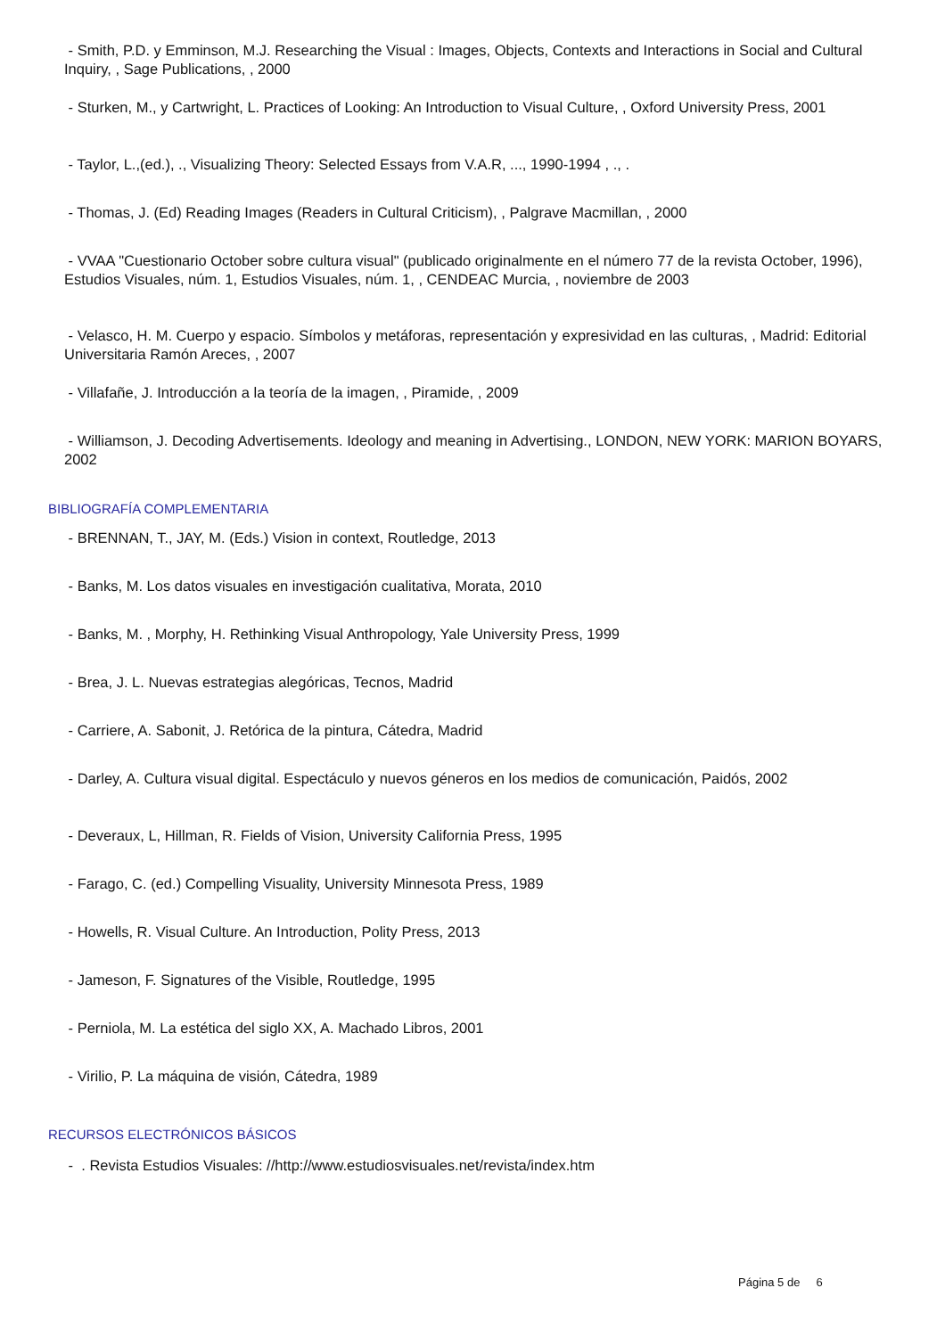- Smith, P.D. y Emminson, M.J. Researching the Visual : Images, Objects, Contexts and Interactions in Social and Cultural Inquiry, , Sage Publications, , 2000
- Sturken, M., y Cartwright, L. Practices of Looking: An Introduction to Visual Culture, , Oxford University Press, 2001
- Taylor, L.,(ed.), ., Visualizing Theory: Selected Essays from V.A.R, ..., 1990-1994 , ., .
- Thomas, J. (Ed) Reading Images (Readers in Cultural Criticism), , Palgrave Macmillan, , 2000
- VVAA "Cuestionario October sobre cultura visual" (publicado originalmente en el número 77 de la revista October, 1996), Estudios Visuales, núm. 1, Estudios Visuales, núm. 1, , CENDEAC Murcia, , noviembre de 2003
- Velasco, H. M. Cuerpo y espacio. Símbolos y metáforas, representación y expresividad en las culturas, , Madrid: Editorial Universitaria Ramón Areces, , 2007
- Villafañe, J. Introducción a la teoría de la imagen, , Piramide, , 2009
- Williamson, J. Decoding Advertisements. Ideology and meaning in Advertising., LONDON, NEW YORK: MARION BOYARS, 2002
BIBLIOGRAFÍA COMPLEMENTARIA
- BRENNAN, T., JAY, M. (Eds.) Vision in context, Routledge, 2013
- Banks, M. Los datos visuales en investigación cualitativa, Morata, 2010
- Banks, M. , Morphy, H. Rethinking Visual Anthropology, Yale University Press, 1999
- Brea, J. L. Nuevas estrategias alegóricas, Tecnos, Madrid
- Carriere, A. Sabonit, J. Retórica de la pintura, Cátedra, Madrid
- Darley, A. Cultura visual digital. Espectáculo y nuevos géneros en los medios de comunicación, Paidós, 2002
- Deveraux, L, Hillman, R. Fields of Vision, University California Press, 1995
- Farago, C. (ed.) Compelling Visuality, University Minnesota Press, 1989
- Howells, R. Visual Culture. An Introduction, Polity Press, 2013
- Jameson, F. Signatures of the Visible, Routledge, 1995
- Perniola, M. La estética del siglo XX, A. Machado Libros, 2001
- Virilio, P. La máquina de visión, Cátedra, 1989
RECURSOS ELECTRÓNICOS BÁSICOS
- . Revista Estudios Visuales: //http://www.estudiosvisuales.net/revista/index.htm
Página 5 de 6